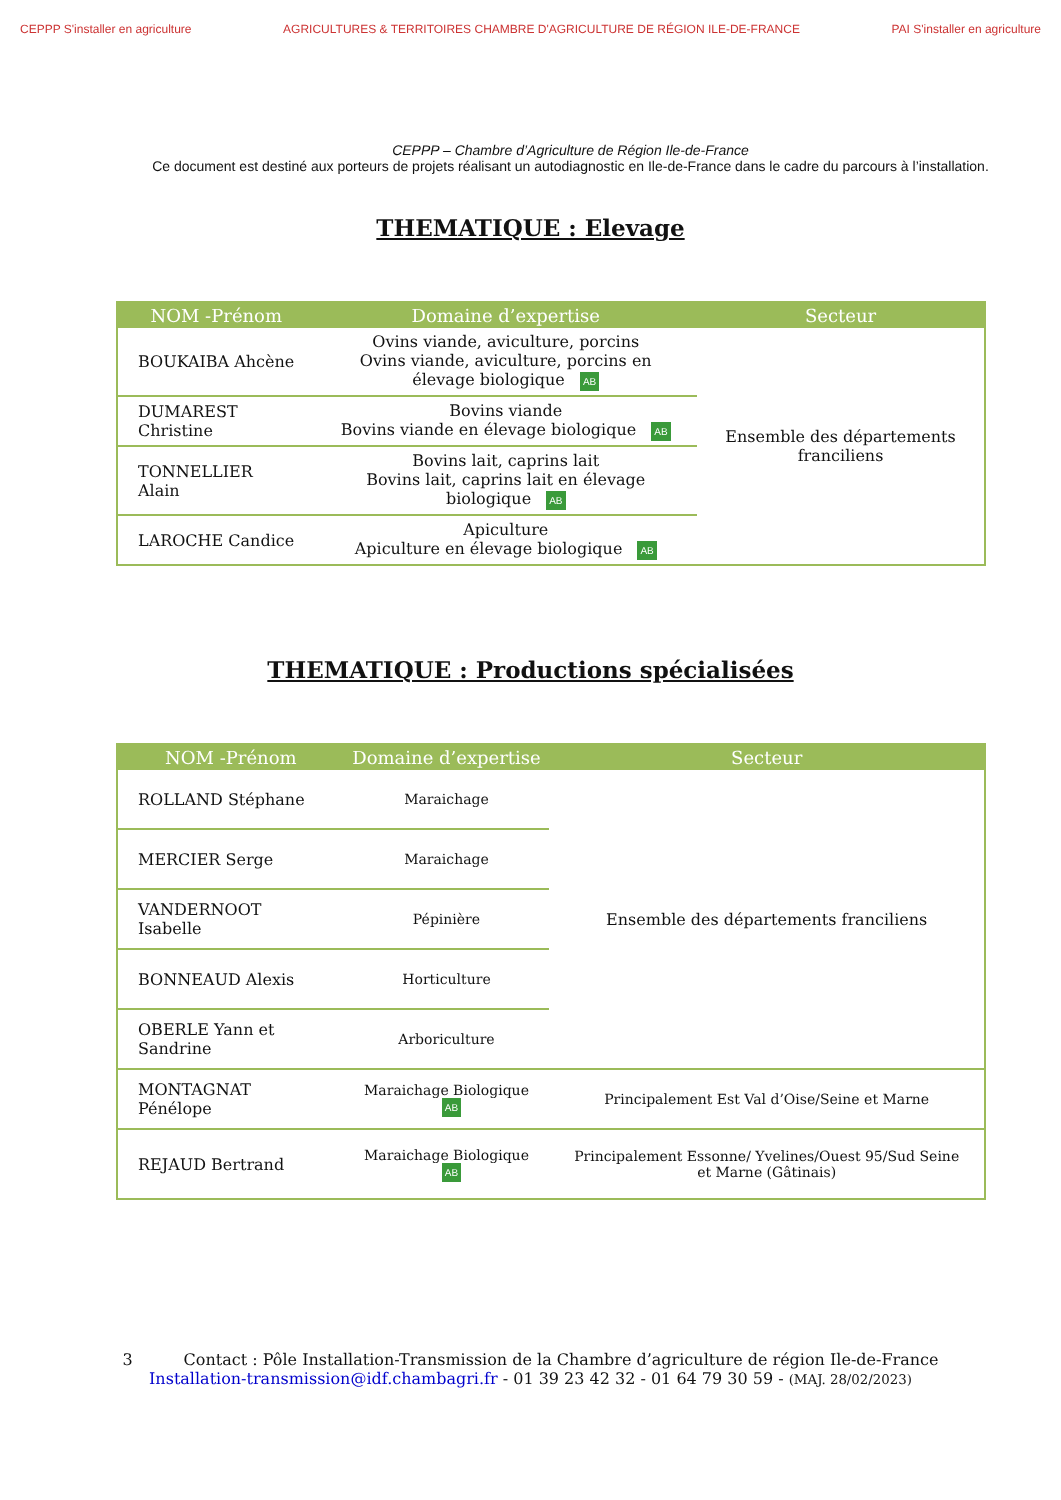CEPPP S'installer en agriculture
AGRICULTURES & TERRITOIRES CHAMBRE D'AGRICULTURE DE RÉGION ILE-DE-FRANCE
PAI S'installer en agriculture
CEPPP – Chambre d’Agriculture de Région Ile-de-France
Ce document est destiné aux porteurs de projets réalisant un autodiagnostic en Ile-de-France dans le cadre du parcours à l’installation.
THEMATIQUE : Elevage
| NOM -Prénom | Domaine d’expertise | Secteur |
| --- | --- | --- |
| BOUKAIBA Ahcène | Ovins viande, aviculture, porcins Ovins viande, aviculture, porcins en élevage biologique AB | Ensemble des départements franciliens |
| DUMAREST Christine | Bovins viande Bovins viande en élevage biologique AB | |
| TONNELLIER Alain | Bovins lait, caprins lait Bovins lait, caprins lait en élevage biologique AB | |
| LAROCHE Candice | Apiculture Apiculture en élevage biologique AB | |
THEMATIQUE : Productions spécialisées
| NOM -Prénom | Domaine d’expertise | Secteur |
| --- | --- | --- |
| ROLLAND Stéphane | Maraichage | Ensemble des départements franciliens |
| MERCIER Serge | Maraichage | |
| VANDERNOOT Isabelle | Pépinière | |
| BONNEAUD Alexis | Horticulture | |
| OBERLE Yann et Sandrine | Arboriculture | |
| MONTAGNAT Pénélope | Maraichage Biologique AB | Principalement Est Val d’Oise/Seine et Marne |
| REJAUD Bertrand | Maraichage Biologique AB | Principalement Essonne/ Yvelines/Ouest 95/Sud Seine et Marne (Gâtinais) |
3 Contact : Pôle Installation-Transmission de la Chambre d’agriculture de région Ile-de-France
Installation-transmission@idf.chambagri.fr - 01 39 23 42 32 - 01 64 79 30 59 - (MAJ. 28/02/2023)